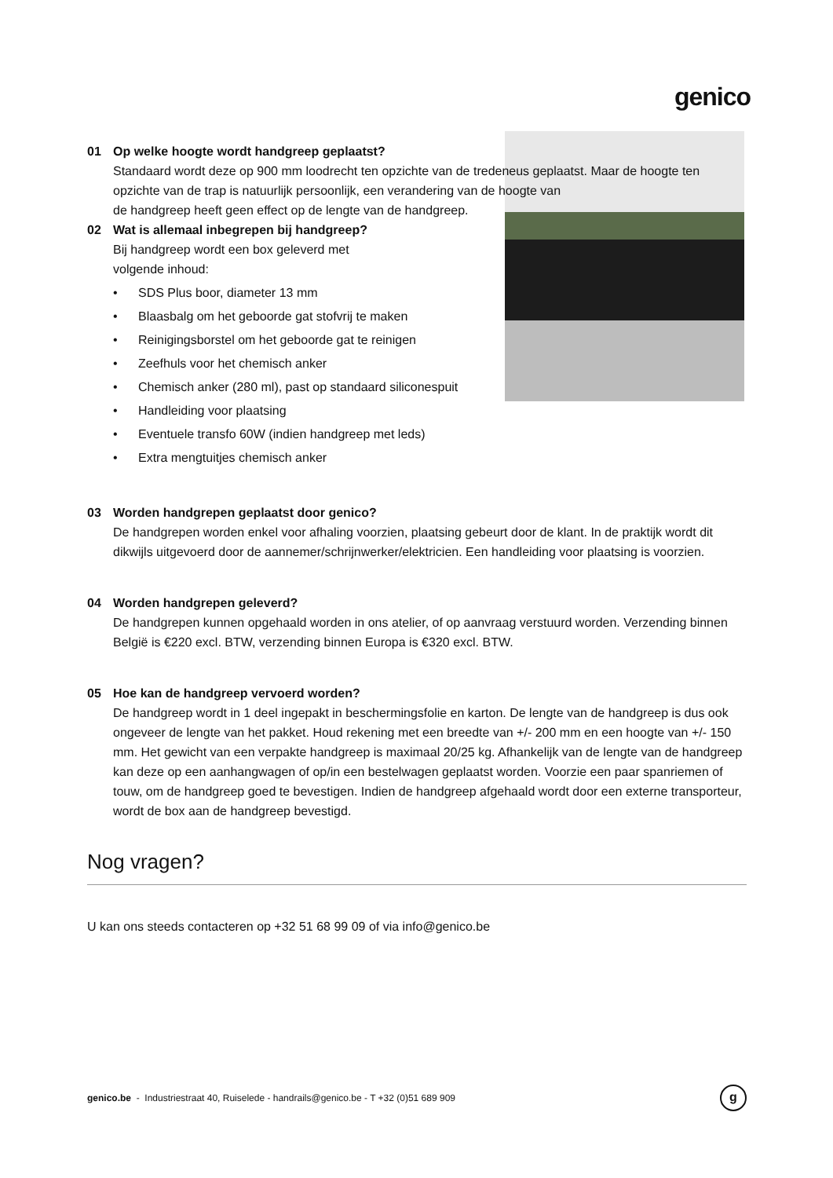genico
01 Op welke hoogte wordt handgreep geplaatst?
Standaard wordt deze op 900 mm loodrecht ten opzichte van de tredeneus geplaatst. Maar de hoogte ten opzichte van de trap is natuurlijk persoonlijk, een verandering van de hoogte van
de handgreep heeft geen effect op de lengte van de handgreep.
02 Wat is allemaal inbegrepen bij handgreep?
Bij handgreep wordt een box geleverd met
volgende inhoud:
• SDS Plus boor, diameter 13 mm
• Blaasbalg om het geboorde gat stofvrij te maken
• Reinigingsborstel om het geboorde gat te reinigen
• Zeefhuls voor het chemisch anker
• Chemisch anker (280 ml), past op standaard siliconespuit
• Handleiding voor plaatsing
• Eventuele transfo 60W (indien handgreep met leds)
• Extra mengtuitjes chemisch anker
03 Worden handgrepen geplaatst door genico?
De handgrepen worden enkel voor afhaling voorzien, plaatsing gebeurt door de klant. In de praktijk wordt dit dikwijls uitgevoerd door de aannemer/schrijnwerker/elektricien. Een handleiding voor plaatsing is voorzien.
04 Worden handgrepen geleverd?
De handgrepen kunnen opgehaald worden in ons atelier, of op aanvraag verstuurd worden. Verzending binnen België is €220 excl. BTW, verzending binnen Europa is €320 excl. BTW.
05 Hoe kan de handgreep vervoerd worden?
De handgreep wordt in 1 deel ingepakt in beschermingsfolie en karton. De lengte van de handgreep is dus ook ongeveer de lengte van het pakket. Houd rekening met een breedte van +/- 200 mm en een hoogte van +/- 150 mm. Het gewicht van een verpakte handgreep is maximaal 20/25 kg. Afhankelijk van de lengte van de handgreep kan deze op een aanhangwagen of op/in een bestelwagen geplaatst worden. Voorzie een paar spanriemen of touw, om de handgreep goed te bevestigen. Indien de handgreep afgehaald wordt door een externe transporteur, wordt de box aan de handgreep bevestigd.
Nog vragen?
U kan ons steeds contacteren op +32 51 68 99 09 of via info@genico.be
genico.be - Industriestraat 40, Ruiselede - handrails@genico.be - T +32 (0)51 689 909
g